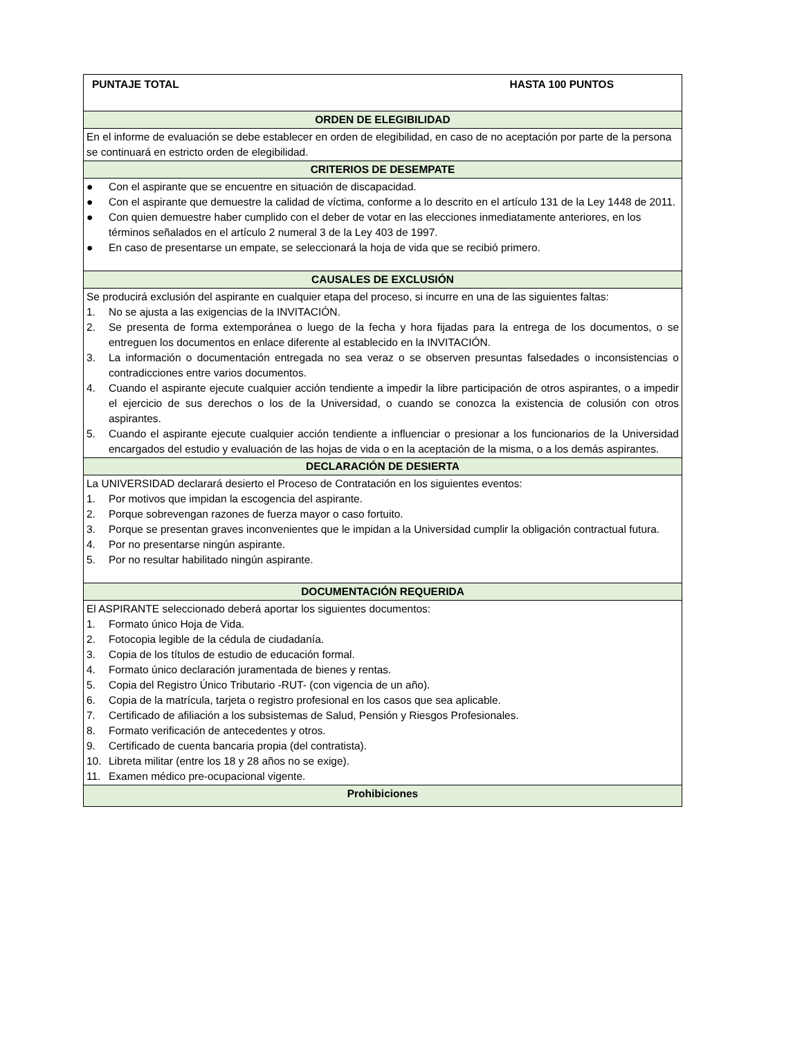| PUNTAJE TOTAL HASTA 100 PUNTOS |
| ORDEN DE ELEGIBILIDAD |
| En el informe de evaluación se debe establecer en orden de elegibilidad, en caso de no aceptación por parte de la persona se continuará en estricto orden de elegibilidad. |
| CRITERIOS DE DESEMPATE |
| ● Con el aspirante que se encuentre en situación de discapacidad. ● Con el aspirante que demuestre la calidad de víctima, conforme a lo descrito en el artículo 131 de la Ley 1448 de 2011. ● Con quien demuestre haber cumplido con el deber de votar en las elecciones inmediatamente anteriores, en los términos señalados en el artículo 2 numeral 3 de la Ley 403 de 1997. ● En caso de presentarse un empate, se seleccionará la hoja de vida que se recibió primero. |
| CAUSALES DE EXCLUSIÓN |
| Se producirá exclusión del aspirante en cualquier etapa del proceso, si incurre en una de las siguientes faltas: 1. No se ajusta a las exigencias de la INVITACIÓN. 2. Se presenta de forma extemporánea o luego de la fecha y hora fijadas para la entrega de los documentos, o se entreguen los documentos en enlace diferente al establecido en la INVITACIÓN. 3. La información o documentación entregada no sea veraz o se observen presuntas falsedades o inconsistencias o contradicciones entre varios documentos. 4. Cuando el aspirante ejecute cualquier acción tendiente a impedir la libre participación de otros aspirantes, o a impedir el ejercicio de sus derechos o los de la Universidad, o cuando se conozca la existencia de colusión con otros aspirantes. 5. Cuando el aspirante ejecute cualquier acción tendiente a influenciar o presionar a los funcionarios de la Universidad encargados del estudio y evaluación de las hojas de vida o en la aceptación de la misma, o a los demás aspirantes. |
| DECLARACIÓN DE DESIERTA |
| La UNIVERSIDAD declarará desierto el Proceso de Contratación en los siguientes eventos: 1. Por motivos que impidan la escogencia del aspirante. 2. Porque sobrevengan razones de fuerza mayor o caso fortuito. 3. Porque se presentan graves inconvenientes que le impidan a la Universidad cumplir la obligación contractual futura. 4. Por no presentarse ningún aspirante. 5. Por no resultar habilitado ningún aspirante. |
| DOCUMENTACIÓN REQUERIDA |
| El ASPIRANTE seleccionado deberá aportar los siguientes documentos: 1. Formato único Hoja de Vida. 2. Fotocopia legible de la cédula de ciudadanía. 3. Copia de los títulos de estudio de educación formal. 4. Formato único declaración juramentada de bienes y rentas. 5. Copia del Registro Único Tributario -RUT- (con vigencia de un año). 6. Copia de la matrícula, tarjeta o registro profesional en los casos que sea aplicable. 7. Certificado de afiliación a los subsistemas de Salud, Pensión y Riesgos Profesionales. 8. Formato verificación de antecedentes y otros. 9. Certificado de cuenta bancaria propia (del contratista). 10. Libreta militar (entre los 18 y 28 años no se exige). 11. Examen médico pre-ocupacional vigente. |
| Prohibiciones |